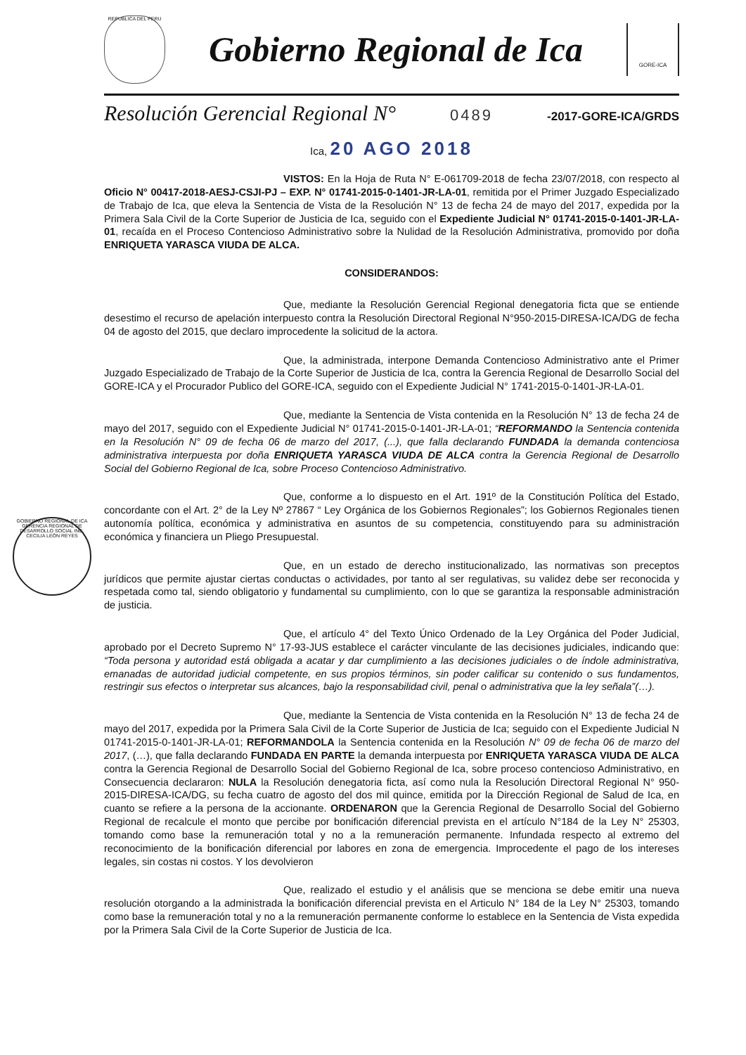REPUBLICA DEL PERU
Gobierno Regional de Ica
GORE-ICA
Resolución Gerencial Regional N° 0489 -2017-GORE-ICA/GRDS
Ica, 20 AGO 2018
VISTOS: En la Hoja de Ruta N° E-061709-2018 de fecha 23/07/2018, con respecto al Oficio N° 00417-2018-AESJ-CSJI-PJ – EXP. N° 01741-2015-0-1401-JR-LA-01, remitida por el Primer Juzgado Especializado de Trabajo de Ica, que eleva la Sentencia de Vista de la Resolución N° 13 de fecha 24 de mayo del 2017, expedida por la Primera Sala Civil de la Corte Superior de Justicia de Ica, seguido con el Expediente Judicial N° 01741-2015-0-1401-JR-LA-01, recaída en el Proceso Contencioso Administrativo sobre la Nulidad de la Resolución Administrativa, promovido por doña ENRIQUETA YARASCA VIUDA DE ALCA.
CONSIDERANDOS:
Que, mediante la Resolución Gerencial Regional denegatoria ficta que se entiende desestimo el recurso de apelación interpuesto contra la Resolución Directoral Regional N°950-2015-DIRESA-ICA/DG de fecha 04 de agosto del 2015, que declaro improcedente la solicitud de la actora.
Que, la administrada, interpone Demanda Contencioso Administrativo ante el Primer Juzgado Especializado de Trabajo de la Corte Superior de Justicia de Ica, contra la Gerencia Regional de Desarrollo Social del GORE-ICA y el Procurador Publico del GORE-ICA, seguido con el Expediente Judicial N° 1741-2015-0-1401-JR-LA-01.
Que, mediante la Sentencia de Vista contenida en la Resolución N° 13 de fecha 24 de mayo del 2017, seguido con el Expediente Judicial N° 01741-2015-0-1401-JR-LA-01; “REFORMANDO la Sentencia contenida en la Resolución N° 09 de fecha 06 de marzo del 2017, (...), que falla declarando FUNDADA la demanda contenciosa administrativa interpuesta por doña ENRIQUETA YARASCA VIUDA DE ALCA contra la Gerencia Regional de Desarrollo Social del Gobierno Regional de Ica, sobre Proceso Contencioso Administrativo.
Que, conforme a lo dispuesto en el Art. 191º de la Constitución Política del Estado, concordante con el Art. 2° de la Ley Nº 27867 “ Ley Orgánica de los Gobiernos Regionales”; los Gobiernos Regionales tienen autonomía política, económica y administrativa en asuntos de su competencia, constituyendo para su administración económica y financiera un Pliego Presupuestal.
GOBIERNO REGIONAL DE ICA GERENCIA REGIONAL DE DESARROLLO SOCIAL ING. CECILIA LEÓN REYES
Que, en un estado de derecho institucionalizado, las normativas son preceptos jurídicos que permite ajustar ciertas conductas o actividades, por tanto al ser regulativas, su validez debe ser reconocida y respetada como tal, siendo obligatorio y fundamental su cumplimiento, con lo que se garantiza la responsable administración de justicia.
Que, el artículo 4° del Texto Único Ordenado de la Ley Orgánica del Poder Judicial, aprobado por el Decreto Supremo N° 17-93-JUS establece el carácter vinculante de las decisiones judiciales, indicando que: “Toda persona y autoridad está obligada a acatar y dar cumplimiento a las decisiones judiciales o de índole administrativa, emanadas de autoridad judicial competente, en sus propios términos, sin poder calificar su contenido o sus fundamentos, restringir sus efectos o interpretar sus alcances, bajo la responsabilidad civil, penal o administrativa que la ley señala”(…).
Que, mediante la Sentencia de Vista contenida en la Resolución N° 13 de fecha 24 de mayo del 2017, expedida por la Primera Sala Civil de la Corte Superior de Justicia de Ica; seguido con el Expediente Judicial N 01741-2015-0-1401-JR-LA-01; REFORMANDOLA la Sentencia contenida en la Resolución N° 09 de fecha 06 de marzo del 2017, (…), que falla declarando FUNDADA EN PARTE la demanda interpuesta por ENRIQUETA YARASCA VIUDA DE ALCA contra la Gerencia Regional de Desarrollo Social del Gobierno Regional de Ica, sobre proceso contencioso Administrativo, en Consecuencia declararon: NULA la Resolución denegatoria ficta, así como nula la Resolución Directoral Regional N° 950-2015-DIRESA-ICA/DG, su fecha cuatro de agosto del dos mil quince, emitida por la Dirección Regional de Salud de Ica, en cuanto se refiere a la persona de la accionante. ORDENARON que la Gerencia Regional de Desarrollo Social del Gobierno Regional de recalcule el monto que percibe por bonificación diferencial prevista en el artículo N°184 de la Ley N° 25303, tomando como base la remuneración total y no a la remuneración permanente. Infundada respecto al extremo del reconocimiento de la bonificación diferencial por labores en zona de emergencia. Improcedente el pago de los intereses legales, sin costas ni costos. Y los devolvieron
Que, realizado el estudio y el análisis que se menciona se debe emitir una nueva resolución otorgando a la administrada la bonificación diferencial prevista en el Articulo N° 184 de la Ley N° 25303, tomando como base la remuneración total y no a la remuneración permanente conforme lo establece en la Sentencia de Vista expedida por la Primera Sala Civil de la Corte Superior de Justicia de Ica.